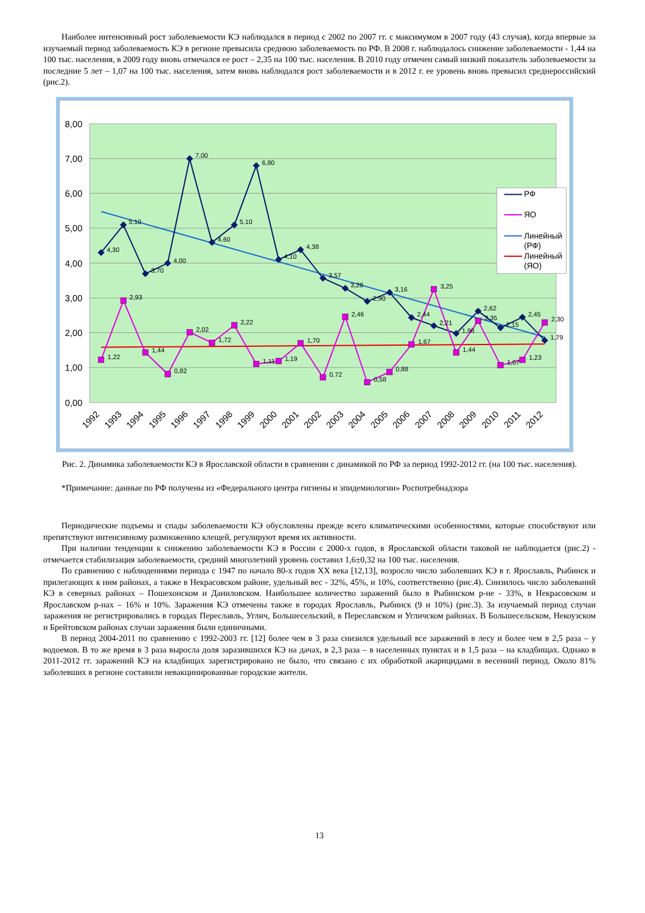Наиболее интенсивный рост заболеваемости КЭ наблюдался в период с 2002 по 2007 гг. с максимумом в 2007 году (43 случая), когда впервые за изучаемый период заболеваемость КЭ в регионе превысила среднюю заболеваемость по РФ. В 2008 г. наблюдалось снижение заболеваемости - 1,44 на 100 тыс. населения, в 2009 году вновь отмечался ее рост – 2,35 на 100 тыс. населения. В 2010 году отмечен самый низкий показатель заболеваемости за последние 5 лет – 1,07 на 100 тыс. населения, затем вновь наблюдался рост заболеваемости и в 2012 г. ее уровень вновь превысил среднероссийский (рис.2).
8,00
7,00
6,00
5,00
4,00
3,00
2,00
1,00
0,00
4,30
5,10
3,70
4,00
7,00
4,60
5,10
6,80
4,10
4,38
3,57
3,28
2,90
3,16
2,44
2,21
1,98
2,62
2,15
2,45
1,79
1,22
2,93
1,44
0,82
2,02
1,72
2,22
1,11
1,19
1,70
0,72
2,46
0,58
0,88
1,67
3,25
1,44
2,35
1,07
1,23
2,30
1992
1993
1994
1995
1996
1997
1998
1999
2000
2001
2002
2003
2004
2005
2006
2007
2008
2009
2010
2011
2012
РФ
ЯО
Линейный
(РФ)
Линейный
(ЯО)
Рис. 2. Динамика заболеваемости КЭ в Ярославской области в сравнении с динамикой по РФ за период 1992-2012 гг. (на 100 тыс. населения).
*Примечание: данные по РФ получены из «Федерального центра гигиены и эпидемиологии» Роспотребнадзора
Периодические подъемы и спады заболеваемости КЭ обусловлены прежде всего климатическими особенностями, которые способствуют или препятствуют интенсивному размножению клещей, регулируют время их активности.
При наличии тенденции к снижению заболеваемости КЭ в России с 2000-х годов, в Ярославской области таковой не наблюдается (рис.2) - отмечается стабилизация заболеваемости, средний многолетний уровень составил 1,6±0,32 на 100 тыс. населения.
По сравнению с наблюдениями периода с 1947 по начало 80-х годов XX века [12,13], возросло число заболевших КЭ в г. Ярославль, Рыбинск и прилегающих к ним районах, а также в Некрасовском районе, удельный вес - 32%, 45%, и 10%, соответственно (рис.4). Снизилось число заболеваний КЭ в северных районах – Пошехонском и Даниловском. Наибольшее количество заражений было в Рыбинском р-не - 33%, в Некрасовском и Ярославском р-нах – 16% и 10%. Заражения КЭ отмечены также в городах Ярославль, Рыбинск (9 и 10%) (рис.3). За изучаемый период случаи заражения не регистрировались в городах Переславль, Углич, Большесельский, в Переславском и Угличском районах. В Большесельском, Некоузском и Брейтовском районах случаи заражения были единичными.
В период 2004-2011 по сравнению с 1992-2003 гг. [12] более чем в 3 раза снизился удельный все заражений в лесу и более чем в 2,5 раза – у водоемов. В то же время в 3 раза выросла доля заразившихся КЭ на дачах, в 2,3 раза – в населенных пунктах и в 1,5 раза – на кладбищах. Однако в 2011-2012 гг. заражений КЭ на кладбищах зарегистрировано не было, что связано с их обработкой акарицидами в весенний период. Около 81% заболевших в регионе составили невакцинированные городские жители.
13